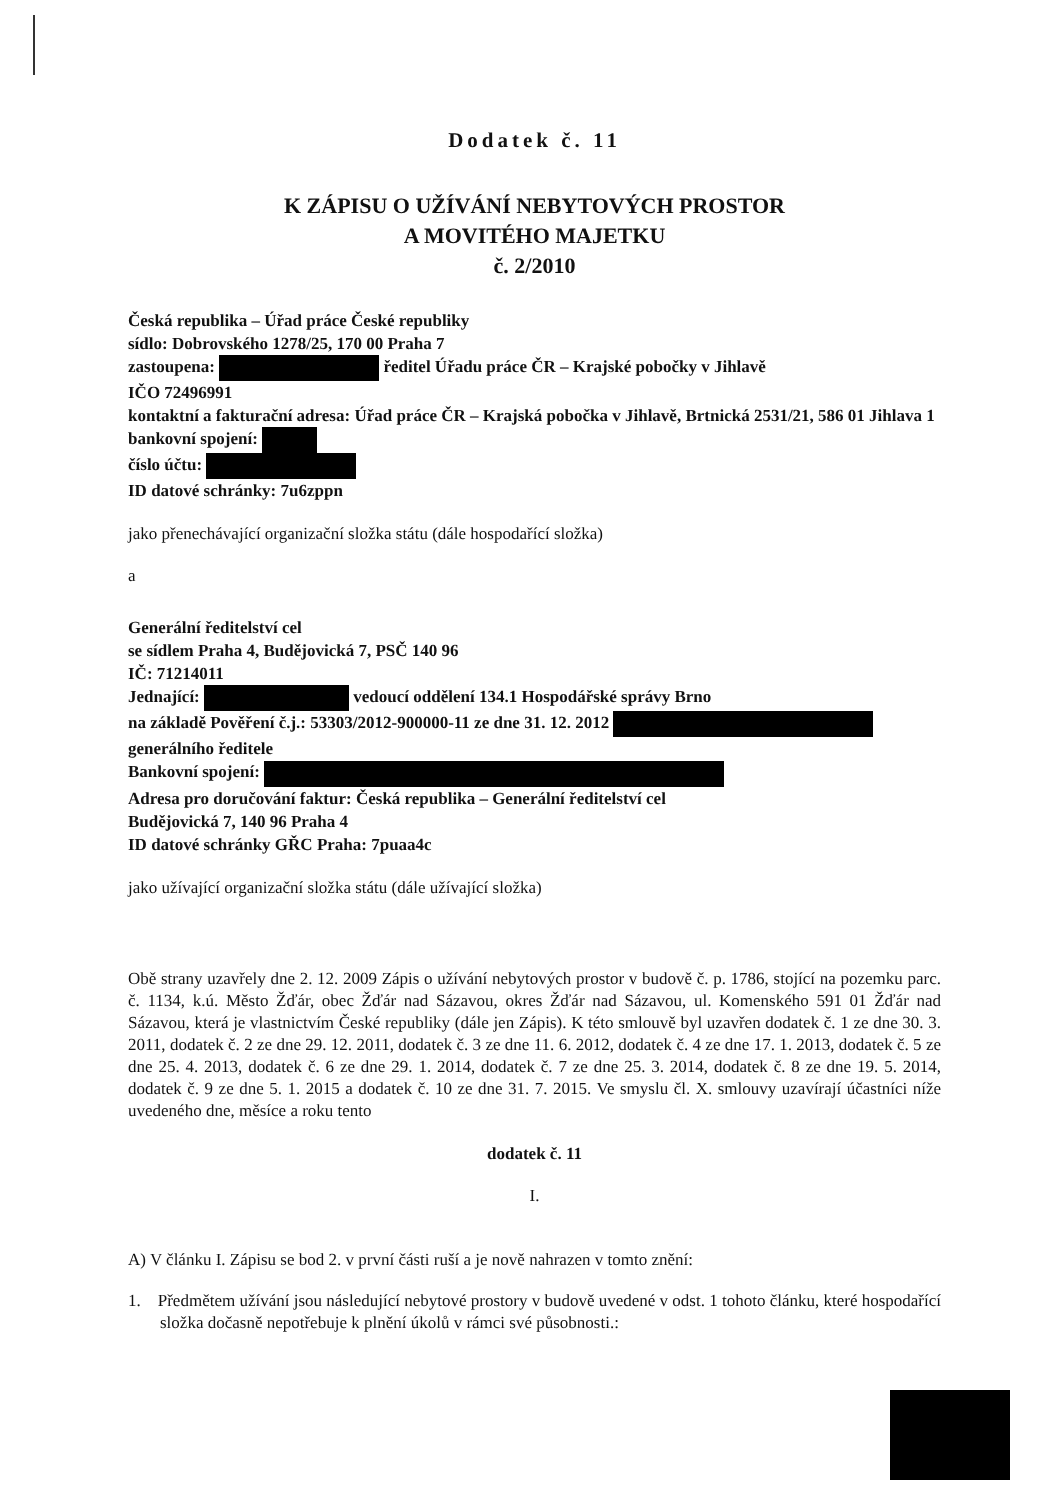Dodatek č. 11
K ZÁPISU O UŽÍVÁNÍ NEBYTOVÝCH PROSTOR
A MOVITÉHO MAJETKU
č. 2/2010
Česká republika – Úřad práce České republiky
sídlo: Dobrovského 1278/25, 170 00 Praha 7
zastoupena: ředitel Úřadu práce ČR – Krajské pobočky v Jihlavě
IČO 72496991
kontaktní a fakturační adresa: Úřad práce ČR – Krajská pobočka v Jihlavě, Brtnická 2531/21, 586 01 Jihlava 1
bankovní spojení:
číslo účtu:
ID datové schránky: 7u6zppn
jako přenechávající organizační složka státu (dále hospodařící složka)
a
Generální ředitelství cel
se sídlem Praha 4, Budějovická 7, PSČ 140 96
IČ: 71214011
Jednající: vedoucí oddělení 134.1 Hospodářské správy Brno
na základě Pověření č.j.: 53303/2012-900000-11 ze dne 31. 12. 2012
generálního ředitele
Bankovní spojení:
Adresa pro doručování faktur: Česká republika – Generální ředitelství cel
Budějovická 7, 140 96 Praha 4
ID datové schránky GŘC Praha: 7puaa4c
jako užívající organizační složka státu (dále užívající složka)
Obě strany uzavřely dne 2. 12. 2009 Zápis o užívání nebytových prostor v budově č. p. 1786, stojící na pozemku parc. č. 1134, k.ú. Město Žďár, obec Žďár nad Sázavou, okres Žďár nad Sázavou, ul. Komenského 591 01 Žďár nad Sázavou, která je vlastnictvím České republiky (dále jen Zápis). K této smlouvě byl uzavřen dodatek č. 1 ze dne 30. 3. 2011, dodatek č. 2 ze dne 29. 12. 2011, dodatek č. 3 ze dne 11. 6. 2012, dodatek č. 4 ze dne 17. 1. 2013, dodatek č. 5 ze dne 25. 4. 2013, dodatek č. 6 ze dne 29. 1. 2014, dodatek č. 7 ze dne 25. 3. 2014, dodatek č. 8 ze dne 19. 5. 2014, dodatek č. 9 ze dne 5. 1. 2015 a dodatek č. 10 ze dne 31. 7. 2015. Ve smyslu čl. X. smlouvy uzavírají účastníci níže uvedeného dne, měsíce a roku tento
dodatek č. 11
I.
A) V článku I. Zápisu se bod 2. v první části ruší a je nově nahrazen v tomto znění:
1. Předmětem užívání jsou následující nebytové prostory v budově uvedené v odst. 1 tohoto článku, které hospodařící složka dočasně nepotřebuje k plnění úkolů v rámci své působnosti.: